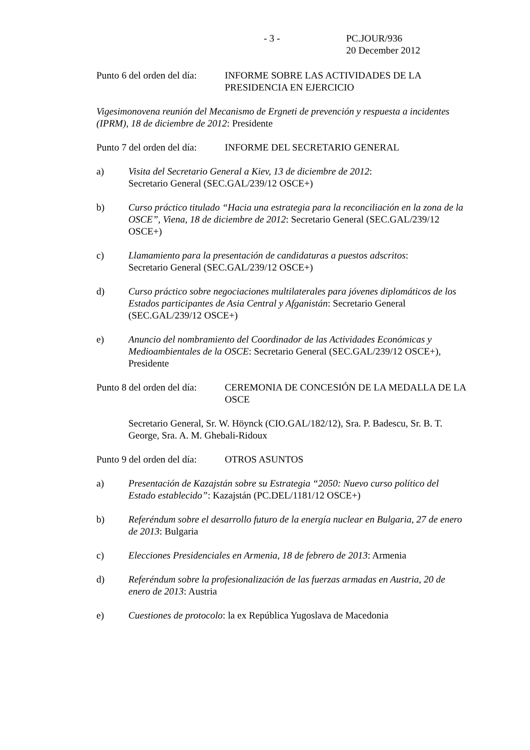- 3 - PC.JOUR/936
20 December 2012
Punto 6 del orden del día: INFORME SOBRE LAS ACTIVIDADES DE LA PRESIDENCIA EN EJERCICIO
Vigesimonovena reunión del Mecanismo de Ergneti de prevención y respuesta a incidentes (IPRM), 18 de diciembre de 2012: Presidente
Punto 7 del orden del día: INFORME DEL SECRETARIO GENERAL
a) Visita del Secretario General a Kiev, 13 de diciembre de 2012:
Secretario General (SEC.GAL/239/12 OSCE+)
b) Curso práctico titulado “Hacia una estrategia para la reconciliación en la zona de la OSCE”, Viena, 18 de diciembre de 2012: Secretario General (SEC.GAL/239/12 OSCE+)
c) Llamamiento para la presentación de candidaturas a puestos adscritos:
Secretario General (SEC.GAL/239/12 OSCE+)
d) Curso práctico sobre negociaciones multilaterales para jóvenes diplomáticos de los Estados participantes de Asia Central y Afganistán: Secretario General (SEC.GAL/239/12 OSCE+)
e) Anuncio del nombramiento del Coordinador de las Actividades Económicas y Medioambientales de la OSCE: Secretario General (SEC.GAL/239/12 OSCE+), Presidente
Punto 8 del orden del día: CEREMONIA DE CONCESIÓN DE LA MEDALLA DE LA OSCE
Secretario General, Sr. W. Höynck (CIO.GAL/182/12), Sra. P. Badescu, Sr. B. T. George, Sra. A. M. Ghebali-Ridoux
Punto 9 del orden del día: OTROS ASUNTOS
a) Presentación de Kazajstán sobre su Estrategia “2050: Nuevo curso político del Estado establecido”: Kazajstán (PC.DEL/1181/12 OSCE+)
b) Referéndum sobre el desarrollo futuro de la energía nuclear en Bulgaria, 27 de enero de 2013: Bulgaria
c) Elecciones Presidenciales en Armenia, 18 de febrero de 2013: Armenia
d) Referéndum sobre la profesionalización de las fuerzas armadas en Austria, 20 de enero de 2013: Austria
e) Cuestiones de protocolo: la ex República Yugoslava de Macedonia